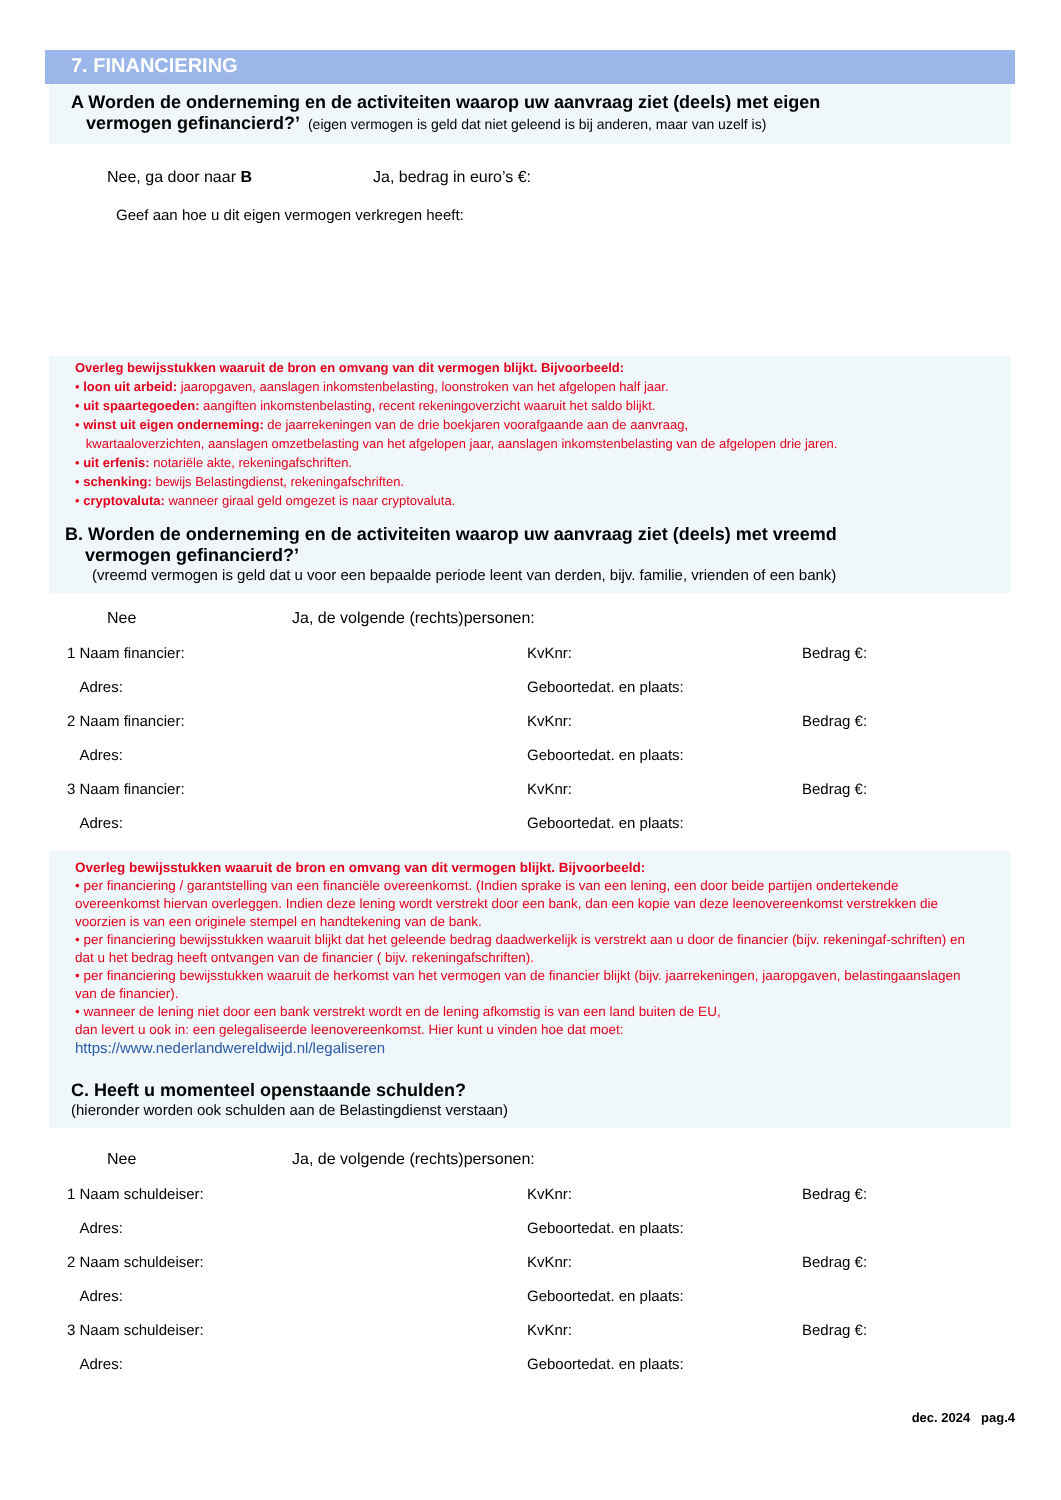7. FINANCIERING
A Worden de onderneming en de activiteiten waarop uw aanvraag ziet (deels) met eigen
vermogen gefinancierd?’ (eigen vermogen is geld dat niet geleend is bij anderen, maar van uzelf is)
Nee, ga door naar B Ja, bedrag in euro’s €:
Geef aan hoe u dit eigen vermogen verkregen heeft:
Overleg bewijsstukken waaruit de bron en omvang van dit vermogen blijkt. Bijvoorbeeld:
• loon uit arbeid: jaaropgaven, aanslagen inkomstenbelasting, loonstroken van het afgelopen half jaar.
• uit spaartegoeden: aangiften inkomstenbelasting, recent rekeningoverzicht waaruit het saldo blijkt.
• winst uit eigen onderneming: de jaarrekeningen van de drie boekjaren voorafgaande aan de aanvraag,
kwartaaloverzichten, aanslagen omzetbelasting van het afgelopen jaar, aanslagen inkomstenbelasting van de afgelopen drie jaren.
• uit erfenis: notariële akte, rekeningafschriften.
• schenking: bewijs Belastingdienst, rekeningafschriften.
• cryptovaluta: wanneer giraal geld omgezet is naar cryptovaluta.
B. Worden de onderneming en de activiteiten waarop uw aanvraag ziet (deels) met vreemd
vermogen gefinancierd?’
(vreemd vermogen is geld dat u voor een bepaalde periode leent van derden, bijv. familie, vrienden of een bank)
Nee Ja, de volgende (rechts)personen:
1 Naam financier: KvKnr: Bedrag €:
Adres: Geboortedat. en plaats:
2 Naam financier: KvKnr: Bedrag €:
Adres: Geboortedat. en plaats:
3 Naam financier: KvKnr: Bedrag €:
Adres: Geboortedat. en plaats:
Overleg bewijsstukken waaruit de bron en omvang van dit vermogen blijkt. Bijvoorbeeld:
• per financiering / garantstelling van een financiële overeenkomst. (Indien sprake is van een lening, een door beide partijen ondertekende overeenkomst hiervan overleggen. Indien deze lening wordt verstrekt door een bank, dan een kopie van deze leenovereenkomst verstrekken die voorzien is van een originele stempel en handtekening van de bank.
• per financiering bewijsstukken waaruit blijkt dat het geleende bedrag daadwerkelijk is verstrekt aan u door de financier (bijv. rekeningaf-schriften) en dat u het bedrag heeft ontvangen van de financier ( bijv. rekeningafschriften).
• per financiering bewijsstukken waaruit de herkomst van het vermogen van de financier blijkt (bijv. jaarrekeningen, jaaropgaven, belastingaanslagen van de financier).
• wanneer de lening niet door een bank verstrekt wordt en de lening afkomstig is van een land buiten de EU,
dan levert u ook in: een gelegaliseerde leenovereenkomst. Hier kunt u vinden hoe dat moet:
https://www.nederlandwereldwijd.nl/legaliseren
C. Heeft u momenteel openstaande schulden?
(hieronder worden ook schulden aan de Belastingdienst verstaan)
Nee Ja, de volgende (rechts)personen:
1 Naam schuldeiser: KvKnr: Bedrag €:
Adres: Geboortedat. en plaats:
2 Naam schuldeiser: KvKnr: Bedrag €:
Adres: Geboortedat. en plaats:
3 Naam schuldeiser: KvKnr: Bedrag €:
Adres: Geboortedat. en plaats:
dec. 2024 pag.4